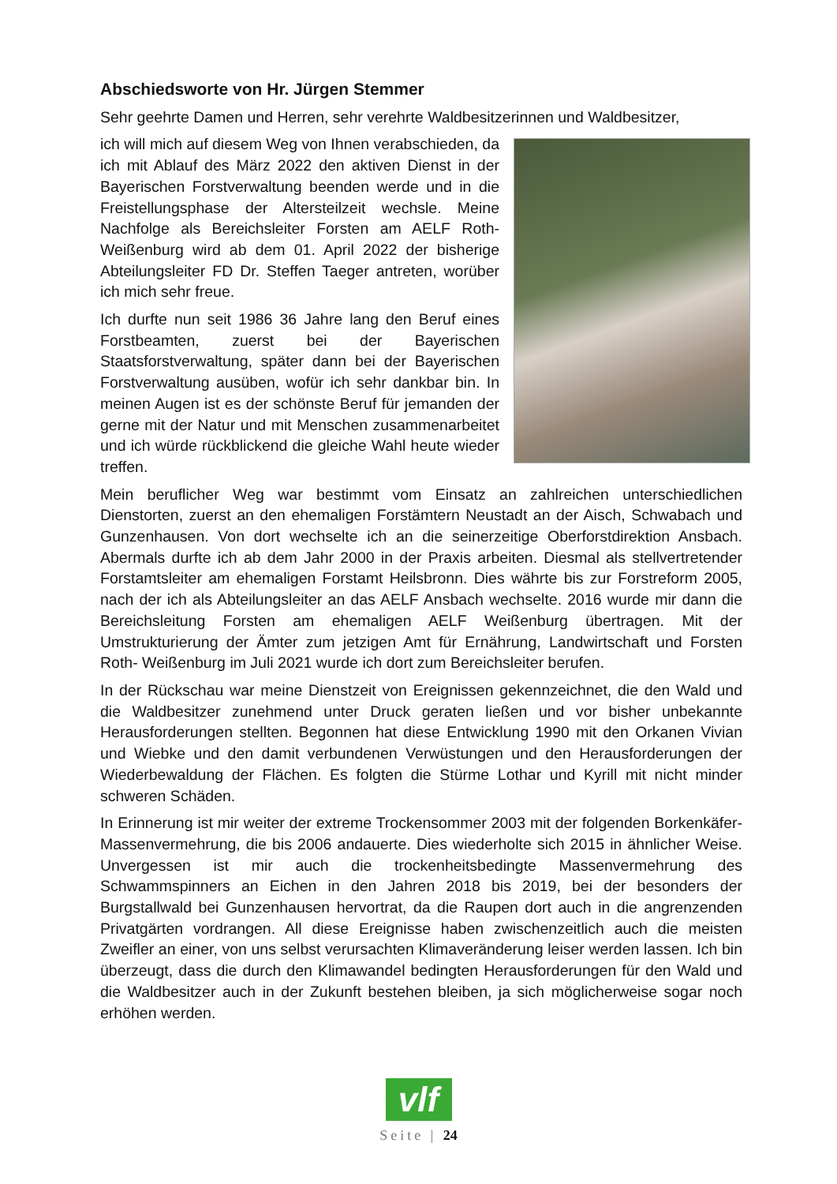Abschiedsworte von Hr. Jürgen Stemmer
Sehr geehrte Damen und Herren, sehr verehrte Waldbesitzerinnen und Waldbesitzer,
ich will mich auf diesem Weg von Ihnen verabschieden, da ich mit Ablauf des März 2022 den aktiven Dienst in der Bayerischen Forstverwaltung beenden werde und in die Freistellungsphase der Altersteilzeit wechsle. Meine Nachfolge als Bereichsleiter Forsten am AELF Roth-Weißenburg wird ab dem 01. April 2022 der bisherige Abteilungsleiter FD Dr. Steffen Taeger antreten, worüber ich mich sehr freue.
Ich durfte nun seit 1986 36 Jahre lang den Beruf eines Forstbeamten, zuerst bei der Bayerischen Staatsforstverwaltung, später dann bei der Bayerischen Forstverwaltung ausüben, wofür ich sehr dankbar bin. In meinen Augen ist es der schönste Beruf für jemanden der gerne mit der Natur und mit Menschen zusammenarbeitet und ich würde rückblickend die gleiche Wahl heute wieder treffen.
Mein beruflicher Weg war bestimmt vom Einsatz an zahlreichen unterschiedlichen Dienstorten, zuerst an den ehemaligen Forstämtern Neustadt an der Aisch, Schwabach und Gunzenhausen. Von dort wechselte ich an die seinerzeitige Oberforstdirektion Ansbach. Abermals durfte ich ab dem Jahr 2000 in der Praxis arbeiten. Diesmal als stellvertretender Forstamtsleiter am ehemaligen Forstamt Heilsbronn. Dies währte bis zur Forstreform 2005, nach der ich als Abteilungsleiter an das AELF Ansbach wechselte. 2016 wurde mir dann die Bereichsleitung Forsten am ehemaligen AELF Weißenburg übertragen. Mit der Umstrukturierung der Ämter zum jetzigen Amt für Ernährung, Landwirtschaft und Forsten Roth- Weißenburg im Juli 2021 wurde ich dort zum Bereichsleiter berufen.
In der Rückschau war meine Dienstzeit von Ereignissen gekennzeichnet, die den Wald und die Waldbesitzer zunehmend unter Druck geraten ließen und vor bisher unbekannte Herausforderungen stellten. Begonnen hat diese Entwicklung 1990 mit den Orkanen Vivian und Wiebke und den damit verbundenen Verwüstungen und den Herausforderungen der Wiederbewaldung der Flächen. Es folgten die Stürme Lothar und Kyrill mit nicht minder schweren Schäden.
In Erinnerung ist mir weiter der extreme Trockensommer 2003 mit der folgenden Borkenkäfer-Massenvermehrung, die bis 2006 andauerte. Dies wiederholte sich 2015 in ähnlicher Weise. Unvergessen ist mir auch die trockenheitsbedingte Massenvermehrung des Schwammspinners an Eichen in den Jahren 2018 bis 2019, bei der besonders der Burgstallwald bei Gunzenhausen hervortrat, da die Raupen dort auch in die angrenzenden Privatgärten vordrangen. All diese Ereignisse haben zwischenzeitlich auch die meisten Zweifler an einer, von uns selbst verursachten Klimaveränderung leiser werden lassen. Ich bin überzeugt, dass die durch den Klimawandel bedingten Herausforderungen für den Wald und die Waldbesitzer auch in der Zukunft bestehen bleiben, ja sich möglicherweise sogar noch erhöhen werden.
vlf
Seite | 24